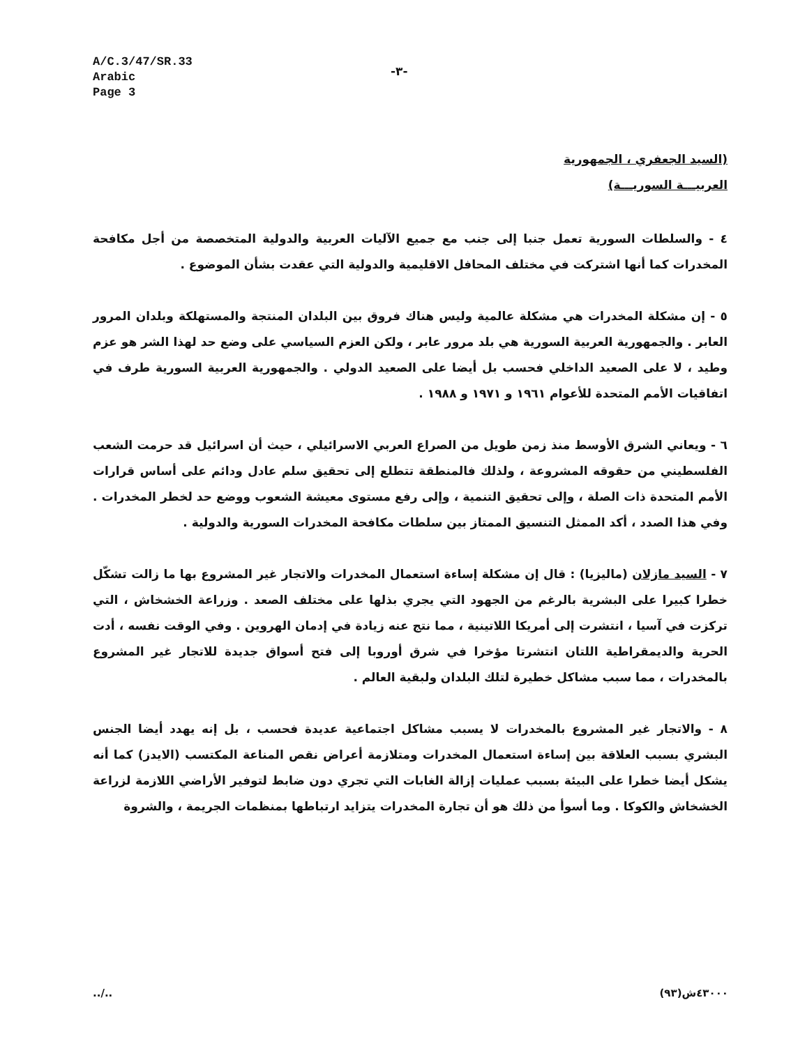A/C.3/47/SR.33
Arabic
Page 3
-٣-
(السيد الجعفري ، الجمهورية
العربيـــة السوريـــة)
٤ - والسلطات السورية تعمل جنبا إلى جنب مع جميع الآليات العربية والدولية المتخصصة من أجل مكافحة المخدرات كما أنها اشتركت في مختلف المحافل الاقليمية والدولية التي عقدت بشأن الموضوع .
٥ - إن مشكلة المخدرات هي مشكلة عالمية وليس هناك فروق بين البلدان المنتجة والمستهلكة وبلدان المرور العابر . والجمهورية العربية السورية هي بلد مرور عابر ، ولكن العزم السياسي على وضع حد لهذا الشر هو عزم وطيد ، لا على الصعيد الداخلي فحسب بل أيضا على الصعيد الدولي . والجمهورية العربية السورية طرف في اتفاقيات الأمم المتحدة للأعوام ١٩٦١ و ١٩٧١ و ١٩٨٨ .
٦ - ويعاني الشرق الأوسط منذ زمن طويل من الصراع العربي الاسرائيلي ، حيث أن اسرائيل قد حرمت الشعب الفلسطيني من حقوقه المشروعة ، ولذلك فالمنطقة تتطلع إلى تحقيق سلم عادل ودائم على أساس قرارات الأمم المتحدة ذات الصلة ، وإلى تحقيق التنمية ، وإلى رفع مستوى معيشة الشعوب ووضع حد لخطر المخدرات . وفي هذا الصدد ، أكد الممثل التنسيق الممتاز بين سلطات مكافحة المخدرات السورية والدولية .
٧ - السيد مازلان (ماليزيا) : قال إن مشكلة إساءة استعمال المخدرات والاتجار غير المشروع بها ما زالت تشكّل خطرا كبيرا على البشرية بالرغم من الجهود التي يجري بذلها على مختلف الصعد . وزراعة الخشخاش ، التي تركزت في آسيا ، انتشرت إلى أمريكا اللاتينية ، مما نتج عنه زيادة في إدمان الهروين . وفي الوقت نفسه ، أدت الحرية والديمقراطية اللتان انتشرتا مؤخرا في شرق أوروبا إلى فتح أسواق جديدة للاتجار غير المشروع بالمخدرات ، مما سبب مشاكل خطيرة لتلك البلدان ولبقية العالم .
٨ - والاتجار غير المشروع بالمخدرات لا يسبب مشاكل اجتماعية عديدة فحسب ، بل إنه يهدد أيضا الجنس البشري بسبب العلاقة بين إساءة استعمال المخدرات ومتلازمة أعراض نقص المناعة المكتسب (الايدز) كما أنه يشكل أيضا خطرا على البيئة بسبب عمليات إزالة الغابات التي تجري دون ضابط لتوفير الأراضي اللازمة لزراعة الخشخاش والكوكا . وما أسوأ من ذلك هو أن تجارة المخدرات يتزايد ارتباطها بمنظمات الجريمة ، والشروة
../.. ٤٣٠٠٠ش(٩٣)